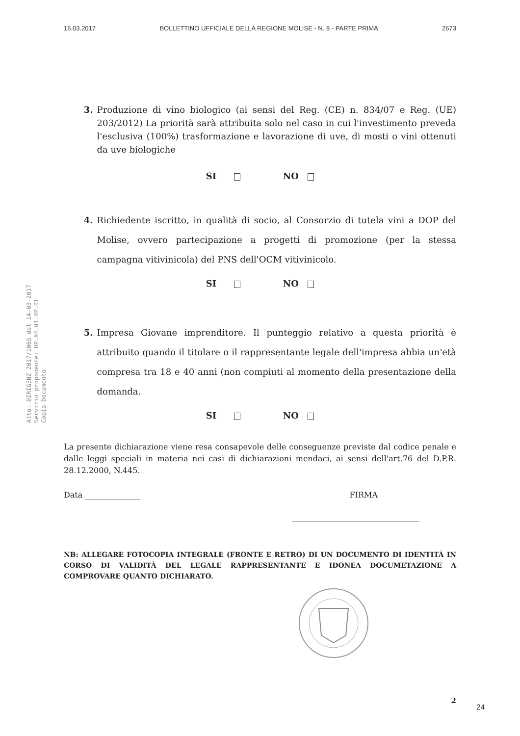16.03.2017 BOLLETTINO UFFICIALE DELLA REGIONE MOLISE - N. 8 - PARTE PRIMA 2673
Atto: DIRIGENZ 2017/1065 del 14-03-2017
Servizio proponente: DP.A4.01.4P.01
Copia Documento
3. Produzione di vino biologico (ai sensi del Reg. (CE) n. 834/07 e Reg. (UE) 203/2012) La priorità sarà attribuita solo nel caso in cui l'investimento preveda l'esclusiva (100%) trasformazione e lavorazione di uve, di mosti o vini ottenuti da uve biologiche
SI NO
4. Richiedente iscritto, in qualità di socio, al Consorzio di tutela vini a DOP del Molise, ovvero partecipazione a progetti di promozione (per la stessa campagna vitivinicola) del PNS dell'OCM vitivinicolo.
SI NO
5. Impresa Giovane imprenditore. Il punteggio relativo a questa priorità è attribuito quando il titolare o il rappresentante legale dell'impresa abbia un'età compresa tra 18 e 40 anni (non compiuti al momento della presentazione della domanda.
SI NO
La presente dichiarazione viene resa consapevole delle conseguenze previste dal codice penale e dalle leggi speciali in materia nei casi di dichiarazioni mendaci, ai sensi dell'art.76 del D.P.R. 28.12.2000, N.445.
Data ______________ FIRMA
NB: ALLEGARE FOTOCOPIA INTEGRALE (FRONTE E RETRO) DI UN DOCUMENTO DI IDENTITÀ IN CORSO DI VALIDITÀ DEL LEGALE RAPPRESENTANTE E IDONEA DOCUMETAZIONE A COMPROVARE QUANTO DICHIARATO.
2
24